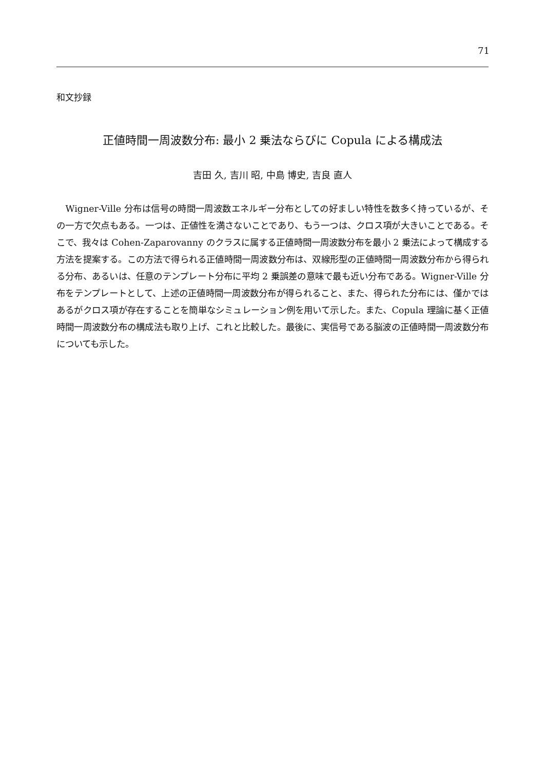71
和文抄録
正値時間一周波数分布: 最小 2 乗法ならびに Copula による構成法
吉田 久, 吉川 昭, 中島 博史, 吉良 直人
Wigner-Ville 分布は信号の時間一周波数エネルギー分布としての好ましい特性を数多く持っているが、その一方で欠点もある。一つは、正値性を満さないことであり、もう一つは、クロス項が大きいことである。そこで、我々は Cohen-Zaparovanny のクラスに属する正値時間一周波数分布を最小 2 乗法によって構成する方法を提案する。この方法で得られる正値時間一周波数分布は、双線形型の正値時間一周波数分布から得られる分布、あるいは、任意のテンプレート分布に平均 2 乗誤差の意味で最も近い分布である。Wigner-Ville 分布をテンプレートとして、上述の正値時間一周波数分布が得られること、また、得られた分布には、僅かではあるがクロス項が存在することを簡単なシミュレーション例を用いて示した。また、Copula 理論に基く正値時間一周波数分布の構成法も取り上げ、これと比較した。最後に、実信号である脳波の正値時間一周波数分布についても示した。